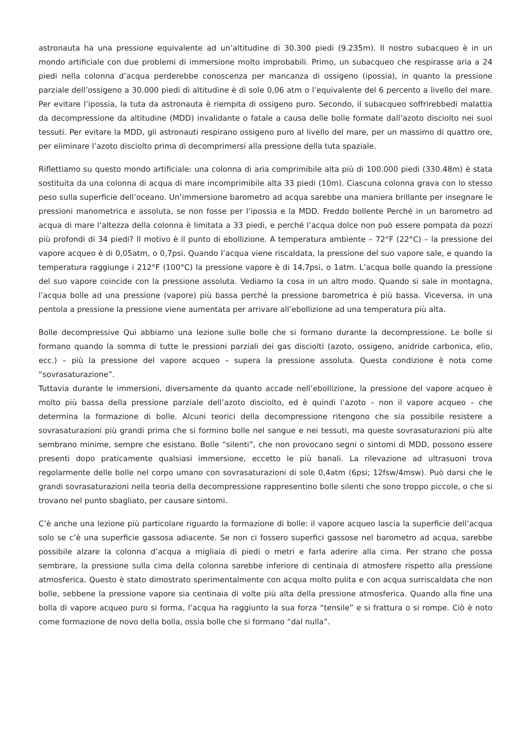astronauta ha una pressione equivalente ad un’altitudine di 30.300 piedi (9.235m). Il nostro subacqueo è in un mondo artificiale con due problemi di immersione molto improbabili. Primo, un subacqueo che respirasse aria a 24 piedi nella colonna d’acqua perderebbe conoscenza per mancanza di ossigeno (ipossia), in quanto la pressione parziale dell’ossigeno a 30.000 piedi di altitudine è di sole 0,06 atm o l’equivalente del 6 percento a livello del mare. Per evitare l’ipossia, la tuta da astronauta è riempita di ossigeno puro. Secondo, il subacqueo soffrirebbedi malattia da decompressione da altitudine (MDD) invalidante o fatale a causa delle bolle formate dall’azoto disciolto nei suoi tessuti. Per evitare la MDD, gli astronauti respirano ossigeno puro al livello del mare, per un massimo di quattro ore, per eliminare l’azoto disciolto prima di decomprimersi alla pressione della tuta spaziale.
Riflettiamo su questo mondo artificiale: una colonna di aria comprimibile alta più di 100.000 piedi (330.48m) è stata sostituita da una colonna di acqua di mare incomprimibile alta 33 piedi (10m). Ciascuna colonna grava con lo stesso peso sulla superficie dell’oceano. Un’immersione barometro ad acqua sarebbe una maniera brillante per insegnare le pressioni manometrica e assoluta, se non fosse per l’ipossia e la MDD. Freddo bollente Perché in un barometro ad acqua di mare l’altezza della colonna è limitata a 33 piedi, e perché l’acqua dolce non può essere pompata da pozzi più profondi di 34 piedi? Il motivo è il punto di ebollizione. A temperatura ambiente – 72°F (22°C) – la pressione del vapore acqueo è di 0,05atm, o 0,7psi. Quando l’acqua viene riscaldata, la pressione del suo vapore sale, e quando la temperatura raggiunge i 212°F (100°C) la pressione vapore è di 14,7psi, o 1atm. L’acqua bolle quando la pressione del suo vapore coincide con la pressione assoluta. Vediamo la cosa in un altro modo. Quando si sale in montagna, l’acqua bolle ad una pressione (vapore) più bassa perché la pressione barometrica è più bassa. Viceversa, in una pentola a pressione la pressione viene aumentata per arrivare all’ebollizione ad una temperatura più alta.
Bolle decompressive Qui abbiamo una lezione sulle bolle che si formano durante la decompressione. Le bolle si formano quando la somma di tutte le pressioni parziali dei gas disciolti (azoto, ossigeno, anidride carbonica, elio, ecc.) – più la pressione del vapore acqueo – supera la pressione assoluta. Questa condizione è nota come “sovrasaturazione”.
Tuttavia durante le immersioni, diversamente da quanto accade nell’ebollizione, la pressione del vapore acqueo è molto più bassa della pressione parziale dell’azoto disciolto, ed è quindi l’azoto – non il vapore acqueo – che determina la formazione di bolle. Alcuni teorici della decompressione ritengono che sia possibile resistere a sovrasaturazioni più grandi prima che si formino bolle nel sangue e nei tessuti, ma queste sovrasaturazioni più alte sembrano minime, sempre che esistano. Bolle “silenti”, che non provocano segni o sintomi di MDD, possono essere presenti dopo praticamente qualsiasi immersione, eccetto le più banali. La rilevazione ad ultrasuoni trova regolarmente delle bolle nel corpo umano con sovrasaturazioni di sole 0,4atm (6psi; 12fsw/4msw). Può darsi che le grandi sovrasaturazioni nella teoria della decompressione rappresentino bolle silenti che sono troppo piccole, o che si trovano nel punto sbagliato, per causare sintomi.
C’è anche una lezione più particolare riguardo la formazione di bolle: il vapore acqueo lascia la superficie dell’acqua solo se c’è una superficie gassosa adiacente. Se non ci fossero superfici gassose nel barometro ad acqua, sarebbe possibile alzare la colonna d’acqua a migliaia di piedi o metri e farla aderire alla cima. Per strano che possa sembrare, la pressione sulla cima della colonna sarebbe inferiore di centinaia di atmosfere rispetto alla pressione atmosferica. Questo è stato dimostrato sperimentalmente con acqua molto pulita e con acqua surriscaldata che non bolle, sebbene la pressione vapore sia centinaia di volte più alta della pressione atmosferica. Quando alla fine una bolla di vapore acqueo puro si forma, l’acqua ha raggiunto la sua forza “tensile” e si frattura o si rompe. Ciò è noto come formazione de novo della bolla, ossia bolle che si formano “dal nulla”.